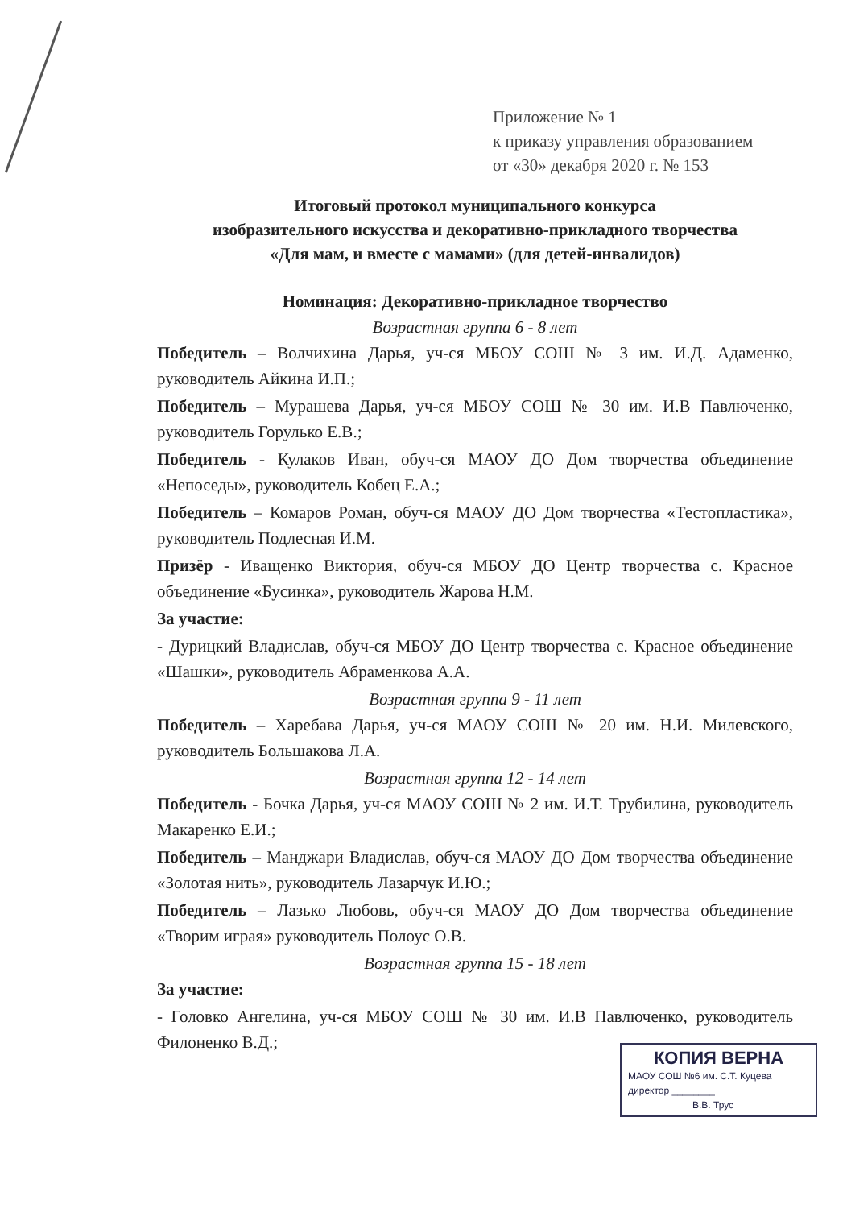Приложение № 1
к приказу управления образованием
от «30» декабря 2020 г. № 153
Итоговый протокол муниципального конкурса
изобразительного искусства и декоративно-прикладного творчества
«Для мам, и вместе с мамами» (для детей-инвалидов)
Номинация: Декоративно-прикладное творчество
Возрастная группа 6 - 8 лет
Победитель – Волчихина Дарья, уч-ся МБОУ СОШ № 3 им. И.Д. Адаменко, руководитель Айкина И.П.;
Победитель – Мурашева Дарья, уч-ся МБОУ СОШ № 30 им. И.В Павлюченко, руководитель Горулько Е.В.;
Победитель - Кулаков Иван, обуч-ся МАОУ ДО Дом творчества объединение «Непоседы», руководитель Кобец Е.А.;
Победитель – Комаров Роман, обуч-ся МАОУ ДО Дом творчества «Тестопластика», руководитель Подлесная И.М.
Призёр - Иващенко Виктория, обуч-ся МБОУ ДО Центр творчества с. Красное объединение «Бусинка», руководитель Жарова Н.М.
За участие:
- Дурицкий Владислав, обуч-ся МБОУ ДО Центр творчества с. Красное объединение «Шашки», руководитель Абраменкова А.А.
Возрастная группа 9 - 11 лет
Победитель – Харебава Дарья, уч-ся МАОУ СОШ № 20 им. Н.И. Милевского, руководитель Большакова Л.А.
Возрастная группа 12 - 14 лет
Победитель - Бочка Дарья, уч-ся МАОУ СОШ № 2 им. И.Т. Трубилина, руководитель Макаренко Е.И.;
Победитель – Манджари Владислав, обуч-ся МАОУ ДО Дом творчества объединение «Золотая нить», руководитель Лазарчук И.Ю.;
Победитель – Лазько Любовь, обуч-ся МАОУ ДО Дом творчества объединение «Творим играя» руководитель Полоус О.В.
Возрастная группа 15 - 18 лет
За участие:
- Головко Ангелина, уч-ся МБОУ СОШ № 30 им. И.В Павлюченко, руководитель Филоненко В.Д.;
КОПИЯ ВЕРНА
МАОУ СОШ №6 им. С.Т. Куцева
директор ________
В.В. Трус